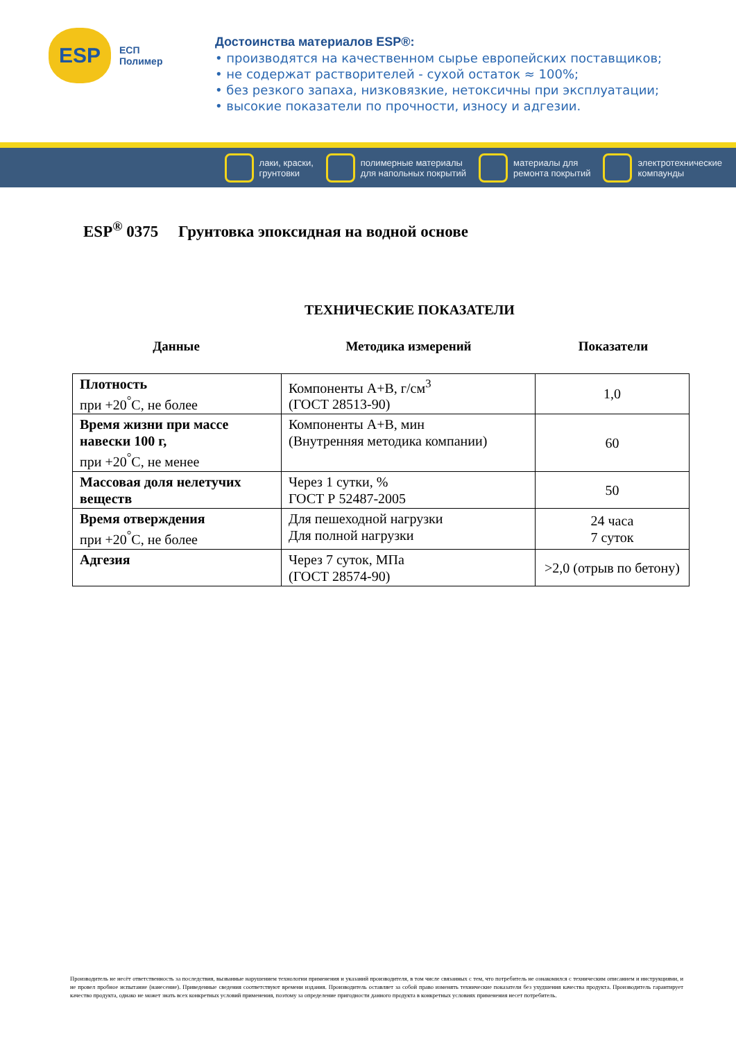ESP
ЕСП
Полимер
Достоинства материалов ESP®:
• производятся на качественном сырье европейских поставщиков;
• не содержат растворителей - сухой остаток ≈ 100%;
• без резкого запаха, низковязкие, нетоксичны при эксплуатации;
• высокие показатели по прочности, износу и адгезии.
лаки, краски,
грунтовки
полимерные материалы
для напольных покрытий
материалы для
ремонта покрытий
электротехнические
компаунды
ESP<sup>®</sup> 0375 Грунтовка эпоксидная на водной основе
ТЕХНИЧЕСКИЕ ПОКАЗАТЕЛИ
Данные Методика измерений Показатели
| Плотность при +20<sup>°</sup>С, не более | Компоненты А+В, г/см<sup>3</sup> (ГОСТ 28513-90) | 1,0 |
| Время жизни при массе навески 100 г, при +20<sup>°</sup>С, не менее | Компоненты А+В, мин (Внутренняя методика компании) | 60 |
| Массовая доля нелетучих веществ | Через 1 сутки, % ГОСТ Р 52487-2005 | 50 |
| Время отверждения при +20<sup>°</sup>С, не более | Для пешеходной нагрузки Для полной нагрузки | 24 часа 7 суток |
| Адгезия | Через 7 суток, МПа (ГОСТ 28574-90) | >2,0 (отрыв по бетону) |
Производитель не несёт ответственность за последствия, вызванные нарушением технологии применения и указаний производителя, в том числе связанных с тем, что потребитель не ознакомился с техническим описанием и инструкциями, и не провел пробное испытание (нанесение). Приведенные сведения соответствуют времени издания. Производитель оставляет за собой право изменять технические показатели без ухудшения качества продукта. Производитель гарантирует качество продукта, однако не может знать всех конкретных условий применения, поэтому за определение пригодности данного продукта в конкретных условиях применения несет потребитель.